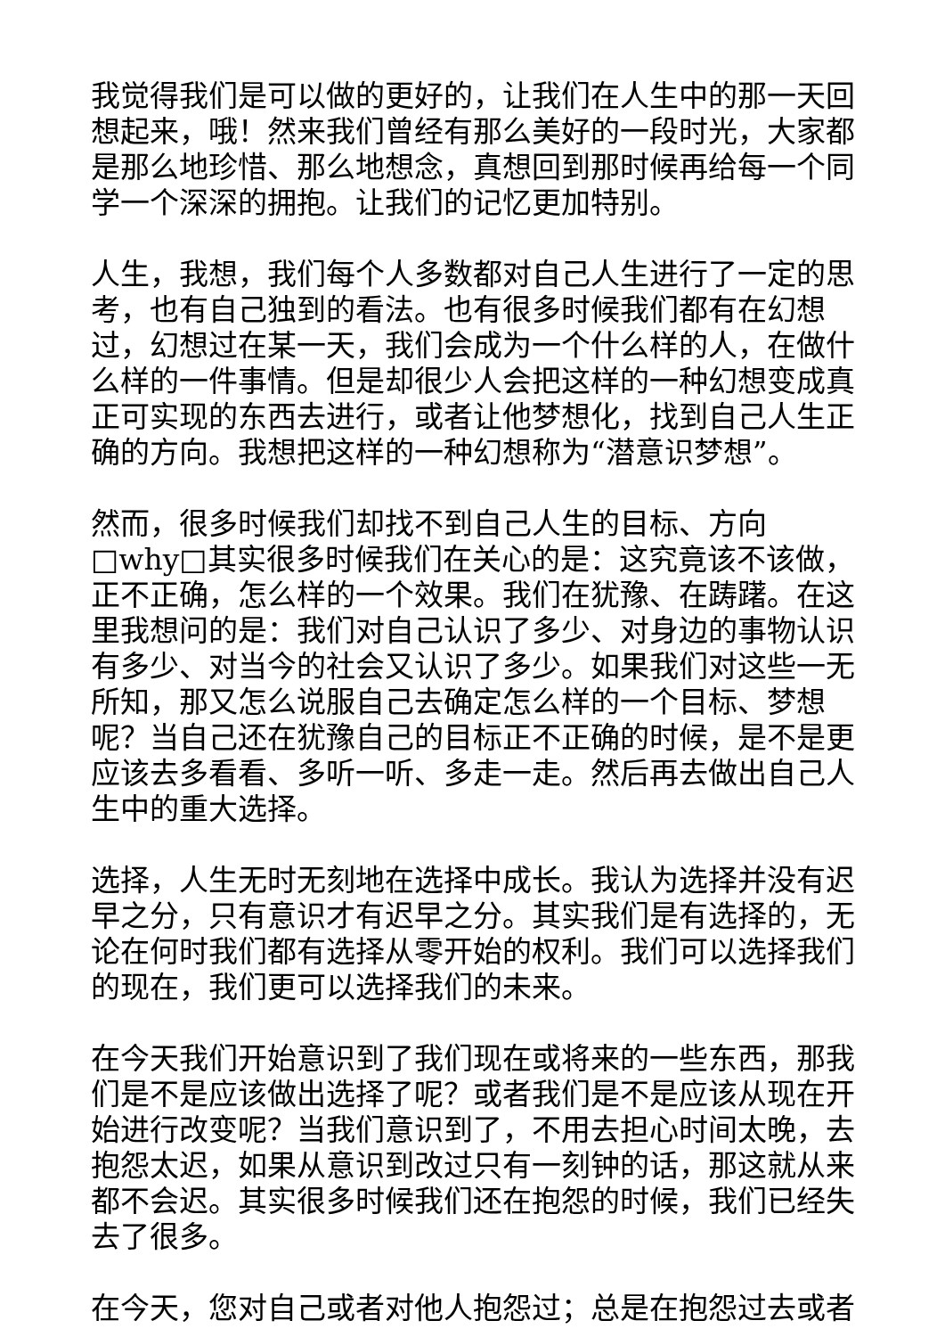我觉得我们是可以做的更好的，让我们在人生中的那一天回想起来，哦！然来我们曾经有那么美好的一段时光，大家都是那么地珍惜、那么地想念，真想回到那时候再给每一个同学一个深深的拥抱。让我们的记忆更加特别。
人生，我想，我们每个人多数都对自己人生进行了一定的思考，也有自己独到的看法。也有很多时候我们都有在幻想过，幻想过在某一天，我们会成为一个什么样的人，在做什么样的一件事情。但是却很少人会把这样的一种幻想变成真正可实现的东西去进行，或者让他梦想化，找到自己人生正确的方向。我想把这样的一种幻想称为“潜意识梦想”。
然而，很多时候我们却找不到自己人生的目标、方向□why□其实很多时候我们在关心的是：这究竟该不该做，正不正确，怎么样的一个效果。我们在犹豫、在踌躇。在这里我想问的是：我们对自己认识了多少、对身边的事物认识有多少、对当今的社会又认识了多少。如果我们对这些一无所知，那又怎么说服自己去确定怎么样的一个目标、梦想呢？当自己还在犹豫自己的目标正不正确的时候，是不是更应该去多看看、多听一听、多走一走。然后再去做出自己人生中的重大选择。
选择，人生无时无刻地在选择中成长。我认为选择并没有迟早之分，只有意识才有迟早之分。其实我们是有选择的，无论在何时我们都有选择从零开始的权利。我们可以选择我们的现在，我们更可以选择我们的未来。
在今天我们开始意识到了我们现在或将来的一些东西，那我们是不是应该做出选择了呢？或者我们是不是应该从现在开始进行改变呢？当我们意识到了，不用去担心时间太晚，去抱怨太迟，如果从意识到改过只有一刻钟的话，那这就从来都不会迟。其实很多时候我们还在抱怨的时候，我们已经失去了很多。
在今天，您对自己或者对他人抱怨过；总是在抱怨过去或者